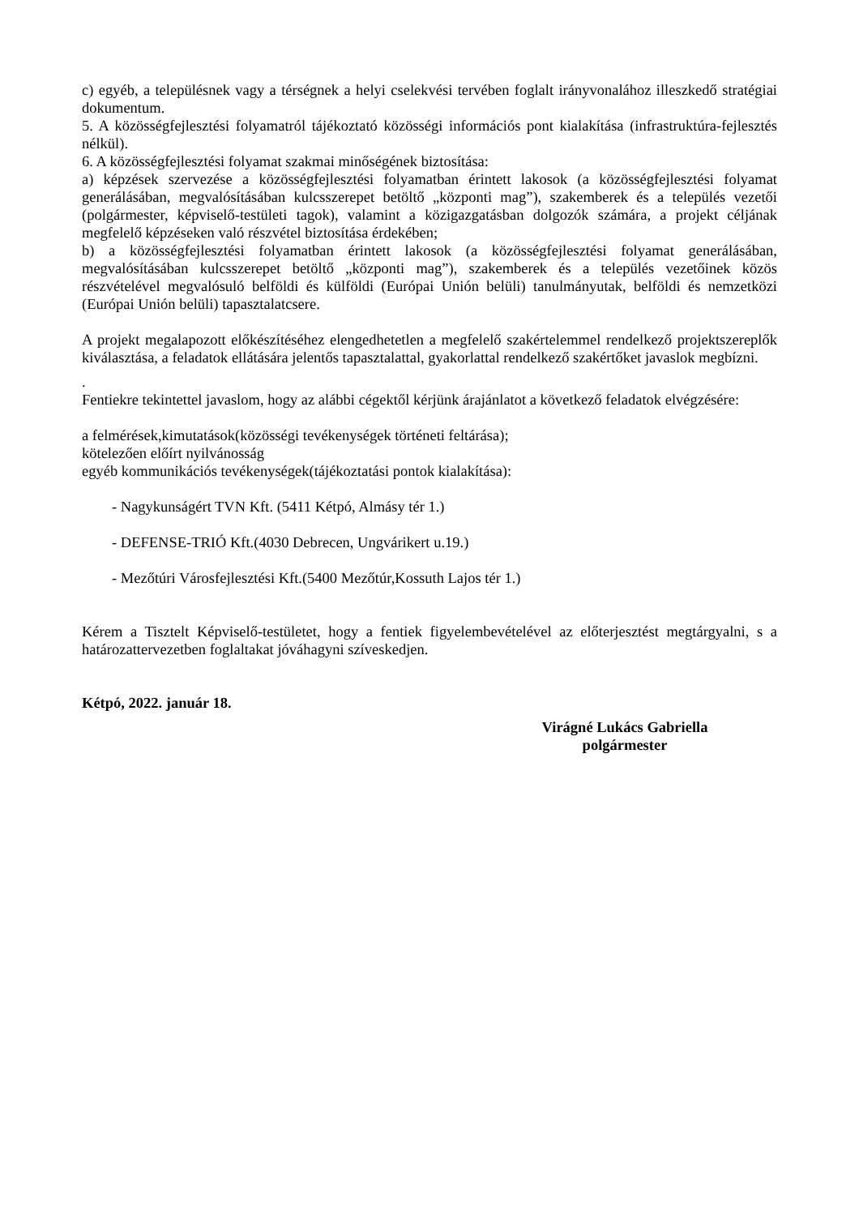c) egyéb, a településnek vagy a térségnek a helyi cselekvési tervében foglalt irányvonalához illeszkedő stratégiai dokumentum.
5. A közösségfejlesztési folyamatról tájékoztató közösségi információs pont kialakítása (infrastruktúra-fejlesztés nélkül).
6. A közösségfejlesztési folyamat szakmai minőségének biztosítása:
a) képzések szervezése a közösségfejlesztési folyamatban érintett lakosok (a közösségfejlesztési folyamat generálásában, megvalósításában kulcsszerepet betöltő „központi mag”), szakemberek és a település vezetői (polgármester, képviselő-testületi tagok), valamint a közigazgatásban dolgozók számára, a projekt céljának megfelelő képzéseken való részvétel biztosítása érdekében;
b) a közösségfejlesztési folyamatban érintett lakosok (a közösségfejlesztési folyamat generálásában, megvalósításában kulcsszerepet betöltő „központi mag”), szakemberek és a település vezetőinek közös részvételével megvalósuló belföldi és külföldi (Európai Unión belüli) tanulmányutak, belföldi és nemzetközi (Európai Unión belüli) tapasztalatcsere.
A projekt megalapozott előkészítéséhez elengedhetetlen a megfelelő szakértelemmel rendelkező projektszereplők kiválasztása, a feladatok ellátására jelentős tapasztalattal, gyakorlattal rendelkező szakértőket javaslok megbízni.
.
Fentiekre tekintettel javaslom, hogy az alábbi cégektől kérjünk árajánlatot a következő feladatok elvégzésére:
a felmérések,kimutatások(közösségi tevékenységek történeti feltárása);
kötelezően előírt nyilvánosság
egyéb kommunikációs tevékenységek(tájékoztatási pontok kialakítása):
- Nagykunságért TVN Kft. (5411 Kétpó, Almásy tér 1.)
- DEFENSE-TRIÓ Kft.(4030 Debrecen, Ungvárikert u.19.)
- Mezőtúri Városfejlesztési Kft.(5400 Mezőtúr,Kossuth Lajos tér 1.)
Kérem a Tisztelt Képviselő-testületet, hogy a fentiek figyelembevételével az előterjesztést megtárgyalni, s a határozattervezetben foglaltakat jóváhagyni szíveskedjen.
Kétpó, 2022. január 18.
Virágné Lukács Gabriella
polgármester